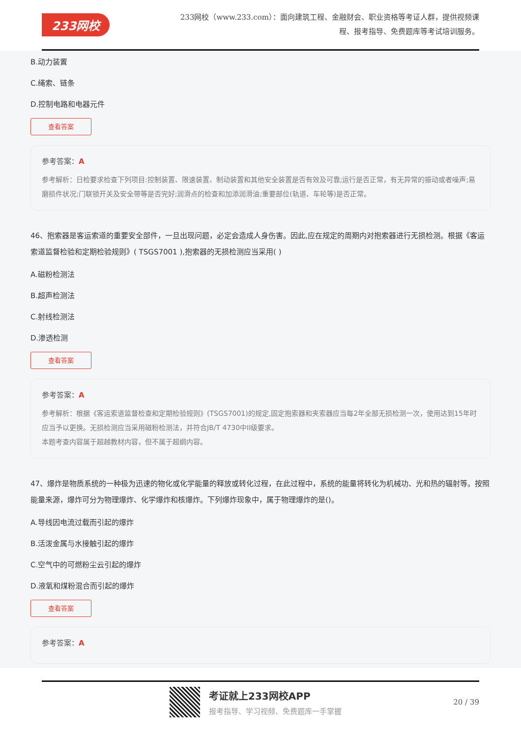233网校
233网校（www.233.com）：面向建筑工程、金融财会、职业资格等考证人群，提供视频课程、报考指导、免费题库等考试培训服务。
B.动力装置
C.绳索、链条
D.控制电路和电器元件
查看答案
参考答案：A
参考解析：日检要求检查下列项目:控制装置、限速装置、制动装置和其他安全装置是否有效及可靠;运行是否正常，有无异常的振动或者噪声;易磨损件状况;门联锁开关及安全带等是否完好;润滑点的检查和加添润滑油;重要部位(轨道、车轮等)是否正常。
46、抱索器是客运索道的重要安全部件，一旦出现问题，必定会造成人身伤害。因此,应在规定的周期内对抱索器进行无损检测。根据《客运索道监督检验和定期检验规则》( TSGS7001 ),抱索器的无损检测应当采用( )
A.磁粉检测法
B.超声检测法
C.射线检测法
D.渗透检测
查看答案
参考答案：A
参考解析：根据《客运索道监督检查和定期检验规则》(TSGS7001)的规定,固定抱索器和夹索器应当每2年全部无损检测一次，使用达到15年时应当予以更换。无损检测应当采用磁粉检测法，并符合JB/T 4730中II级要求。
本题考查内容属于超越教材内容，但不属于超纲内容。
47、爆炸是物质系统的一种极为迅速的物化或化学能量的释放或转化过程，在此过程中，系统的能量将转化为机械功、光和热的辐射等。按照能量来源，爆炸可分为物理爆炸、化学爆炸和核爆炸。下列爆炸现象中，属于物理爆炸的是()。
A.导线因电流过载而引起的爆炸
B.活泼金属与水接触引起的爆炸
C.空气中的可燃粉尘云引起的爆炸
D.液氧和煤粉混合而引起的爆炸
查看答案
参考答案：A
考证就上233网校APP
报考指导、学习视频、免费题库一手掌握
20 / 39